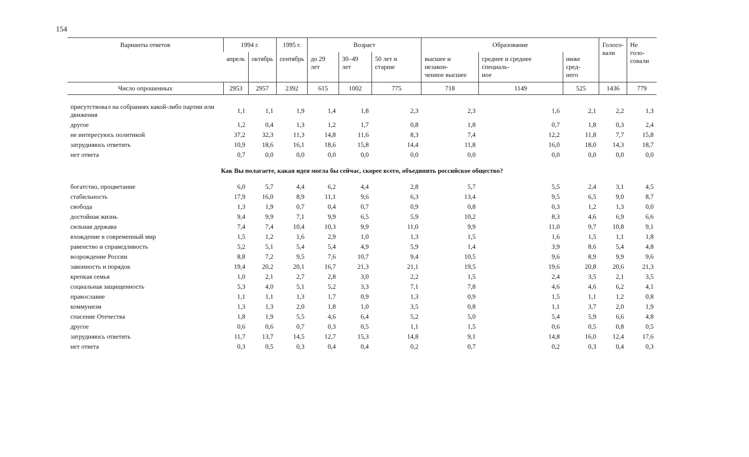154
| Варианты ответов | 1994 г. | | 1995 г. | Возраст | | | Образование | | | Голосо- вали | Не голо- совали |
| --- | --- | --- | --- | --- | --- | --- | --- | --- | --- | --- | --- |
| | апрель | октябрь | сентябрь | до 29 лет | 30–49 лет | 50 лет и старше | высшее и незакон- ченное высшее | среднее и среднее специаль- ное | ниже сред- него | | |
| Число опрошенных | 2953 | 2957 | 2392 | 615 | 1002 | 775 | 718 | 1149 | 525 | 1436 | 779 |
| присутствовал на собраниях какой-либо партии или движения | 1,1 | 1,1 | 1,9 | 1,4 | 1,8 | 2,3 | 2,3 | 1,6 | 2,1 | 2,2 | 1,3 |
| другое | 1,2 | 0,4 | 1,3 | 1,2 | 1,7 | 0,8 | 1,8 | 0,7 | 1,8 | 0,3 | 2,4 |
| не интересуюсь политикой | 37,2 | 32,3 | 11,3 | 14,8 | 11,6 | 8,3 | 7,4 | 12,2 | 11,8 | 7,7 | 15,8 |
| затрудняюсь ответить | 10,9 | 18,6 | 16,1 | 18,6 | 15,8 | 14,4 | 11,8 | 16,0 | 18,0 | 14,3 | 18,7 |
| нет ответа | 0,7 | 0,0 | 0,0 | 0,0 | 0,0 | 0,0 | 0,0 | 0,0 | 0,0 | 0,0 | 0,0 |
| Как Вы полагаете, какая идея могла бы сейчас, скорее всего, объединить российское общество? | | | | | | | | | | | |
| богатство, процветание | 6,0 | 5,7 | 4,4 | 6,2 | 4,4 | 2,8 | 5,7 | 5,5 | 2,4 | 3,1 | 4,5 |
| стабильность | 17,9 | 16,0 | 8,9 | 11,1 | 9,6 | 6,3 | 13,4 | 9,5 | 6,5 | 9,0 | 8,7 |
| свобода | 1,3 | 1,9 | 0,7 | 0,4 | 0,7 | 0,9 | 0,8 | 0,3 | 1,2 | 1,3 | 0,0 |
| достойная жизнь | 9,4 | 9,9 | 7,1 | 9,9 | 6,5 | 5,9 | 10,2 | 8,3 | 4,6 | 6,9 | 6,6 |
| сильная держава | 7,4 | 7,4 | 10,4 | 10,3 | 9,9 | 11,0 | 9,9 | 11,0 | 9,7 | 10,8 | 9,1 |
| вхождение в современный мир | 1,5 | 1,2 | 1,6 | 2,9 | 1,0 | 1,3 | 1,5 | 1,6 | 1,5 | 1,1 | 1,8 |
| равенство и справедливость | 5,2 | 5,1 | 5,4 | 5,4 | 4,9 | 5,9 | 1,4 | 3,9 | 8,6 | 5,4 | 4,8 |
| возрождение России | 8,8 | 7,2 | 9,5 | 7,6 | 10,7 | 9,4 | 10,5 | 9,6 | 8,9 | 9,9 | 9,6 |
| законность и порядок | 19,4 | 20,2 | 20,1 | 16,7 | 21,3 | 21,1 | 19,5 | 19,6 | 20,8 | 20,6 | 21,3 |
| крепкая семья | 1,0 | 2,1 | 2,7 | 2,8 | 3,0 | 2,2 | 1,5 | 2,4 | 3,5 | 2,1 | 3,5 |
| социальная защищенность | 5,3 | 4,0 | 5,1 | 5,2 | 3,3 | 7,1 | 7,8 | 4,6 | 4,6 | 6,2 | 4,1 |
| православие | 1,1 | 1,1 | 1,3 | 1,7 | 0,9 | 1,3 | 0,9 | 1,5 | 1,1 | 1,2 | 0,8 |
| коммунизм | 1,3 | 1,3 | 2,0 | 1,8 | 1,0 | 3,5 | 0,8 | 1,1 | 3,7 | 2,0 | 1,9 |
| спасение Отечества | 1,8 | 1,9 | 5,5 | 4,6 | 6,4 | 5,2 | 5,0 | 5,4 | 5,9 | 6,6 | 4,8 |
| другое | 0,6 | 0,6 | 0,7 | 0,3 | 0,5 | 1,1 | 1,5 | 0,6 | 0,5 | 0,8 | 0,5 |
| затрудняюсь ответить | 11,7 | 13,7 | 14,5 | 12,7 | 15,3 | 14,8 | 9,1 | 14,8 | 16,0 | 12,4 | 17,6 |
| нет ответа | 0,3 | 0,5 | 0,3 | 0,4 | 0,4 | 0,2 | 0,7 | 0,2 | 0,3 | 0,4 | 0,3 |